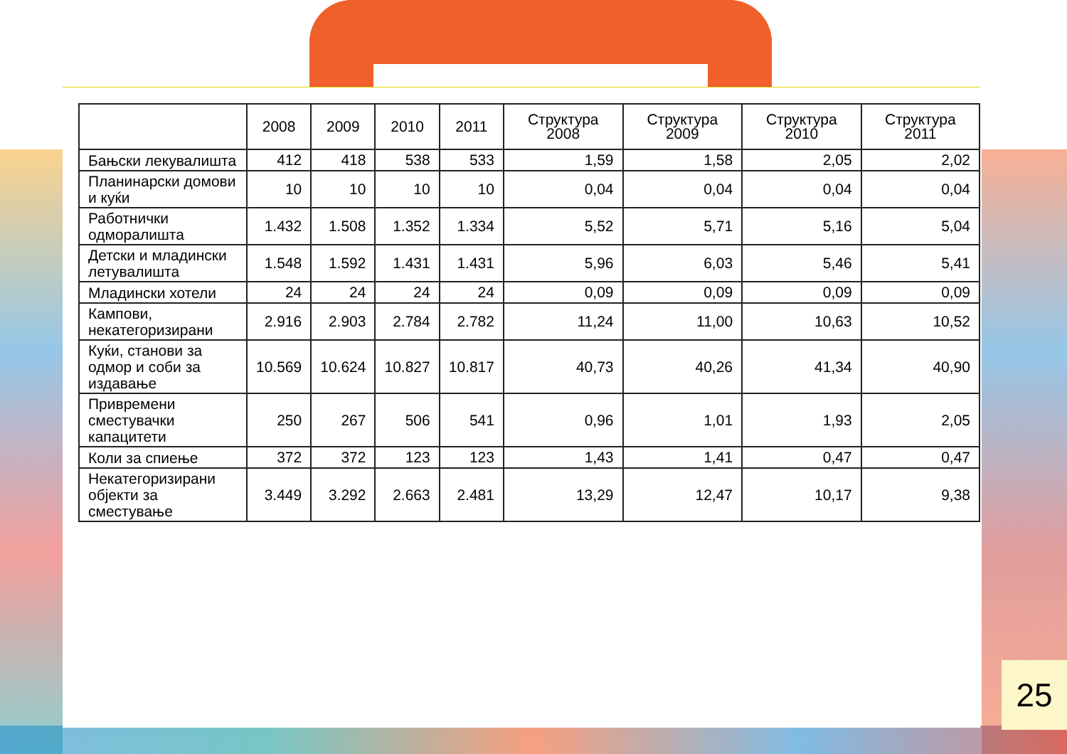| | 2008 | 2009 | 2010 | 2011 | Структура 2008 | Структура 2009 | Структура 2010 | Структура 2011 |
| --- | --- | --- | --- | --- | --- | --- | --- | --- |
| Бањски лекувалишта | 412 | 418 | 538 | 533 | 1,59 | 1,58 | 2,05 | 2,02 |
| Планинарски домови и куќи | 10 | 10 | 10 | 10 | 0,04 | 0,04 | 0,04 | 0,04 |
| Работнички одморалишта | 1.432 | 1.508 | 1.352 | 1.334 | 5,52 | 5,71 | 5,16 | 5,04 |
| Детски и младински летувалишта | 1.548 | 1.592 | 1.431 | 1.431 | 5,96 | 6,03 | 5,46 | 5,41 |
| Младински хотели | 24 | 24 | 24 | 24 | 0,09 | 0,09 | 0,09 | 0,09 |
| Кампови, некатегоризирани | 2.916 | 2.903 | 2.784 | 2.782 | 11,24 | 11,00 | 10,63 | 10,52 |
| Куќи, станови за одмор и соби за издавање | 10.569 | 10.624 | 10.827 | 10.817 | 40,73 | 40,26 | 41,34 | 40,90 |
| Привремени сместувачки капацитети | 250 | 267 | 506 | 541 | 0,96 | 1,01 | 1,93 | 2,05 |
| Коли за спиење | 372 | 372 | 123 | 123 | 1,43 | 1,41 | 0,47 | 0,47 |
| Некатегоризирани објекти за сместување | 3.449 | 3.292 | 2.663 | 2.481 | 13,29 | 12,47 | 10,17 | 9,38 |
25